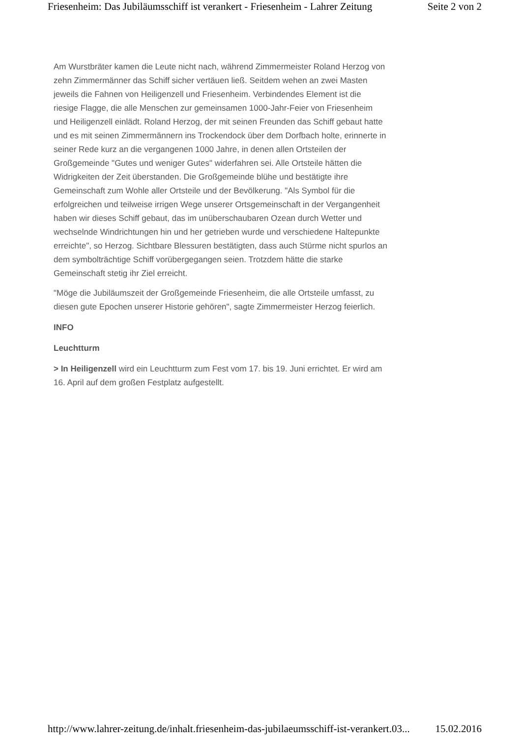Friesenheim: Das Jubiläumsschiff ist verankert - Friesenheim - Lahrer Zeitung Seite 2 von 2
Am Wurstbräter kamen die Leute nicht nach, während Zimmermeister Roland Herzog von zehn Zimmermänner das Schiff sicher vertäuen ließ. Seitdem wehen an zwei Masten jeweils die Fahnen von Heiligenzell und Friesenheim. Verbindendes Element ist die riesige Flagge, die alle Menschen zur gemeinsamen 1000-Jahr-Feier von Friesenheim und Heiligenzell einlädt. Roland Herzog, der mit seinen Freunden das Schiff gebaut hatte und es mit seinen Zimmermännern ins Trockendock über dem Dorfbach holte, erinnerte in seiner Rede kurz an die vergangenen 1000 Jahre, in denen allen Ortsteilen der Großgemeinde "Gutes und weniger Gutes" widerfahren sei. Alle Ortsteile hätten die Widrigkeiten der Zeit überstanden. Die Großgemeinde blühe und bestätigte ihre Gemeinschaft zum Wohle aller Ortsteile und der Bevölkerung. "Als Symbol für die erfolgreichen und teilweise irrigen Wege unserer Ortsgemeinschaft in der Vergangenheit haben wir dieses Schiff gebaut, das im unüberschaubaren Ozean durch Wetter und wechselnde Windrichtungen hin und her getrieben wurde und verschiedene Haltepunkte erreichte", so Herzog. Sichtbare Blessuren bestätigten, dass auch Stürme nicht spurlos an dem symbolträchtige Schiff vorübergegangen seien. Trotzdem hätte die starke Gemeinschaft stetig ihr Ziel erreicht.
"Möge die Jubiläumszeit der Großgemeinde Friesenheim, die alle Ortsteile umfasst, zu diesen gute Epochen unserer Historie gehören", sagte Zimmermeister Herzog feierlich.
INFO
Leuchtturm
> In Heiligenzell wird ein Leuchtturm zum Fest vom 17. bis 19. Juni errichtet. Er wird am 16. April auf dem großen Festplatz aufgestellt.
http://www.lahrer-zeitung.de/inhalt.friesenheim-das-jubilaeumsschiff-ist-verankert.03... 15.02.2016